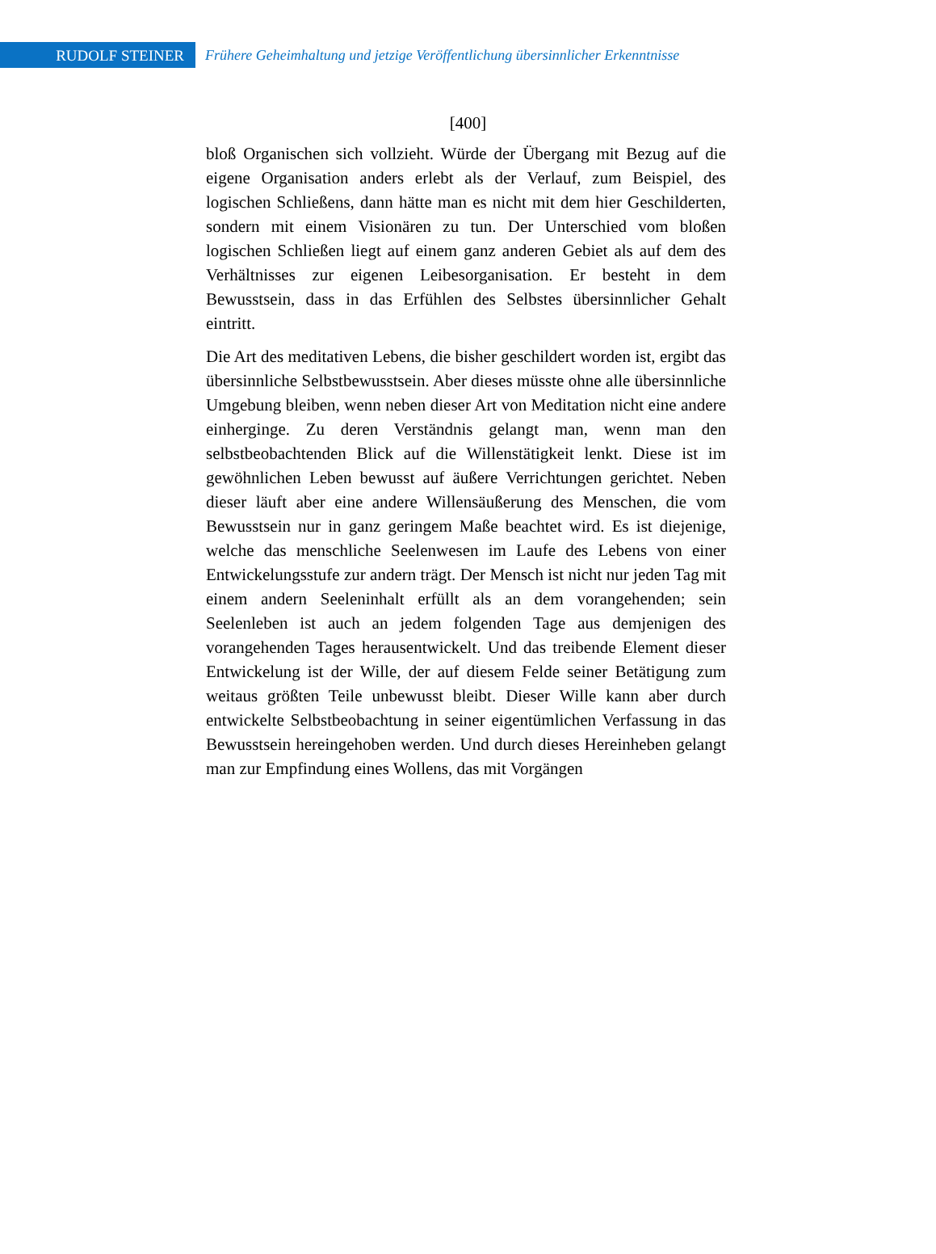RUDOLF STEINER
Frühere Geheimhaltung und jetzige Veröffentlichung übersinnlicher Erkenntnisse
[400]
bloß Organischen sich vollzieht. Würde der Übergang mit Bezug auf die eigene Organisation anders erlebt als der Verlauf, zum Beispiel, des logischen Schließens, dann hätte man es nicht mit dem hier Geschilderten, sondern mit einem Visionären zu tun. Der Unterschied vom bloßen logischen Schließen liegt auf einem ganz anderen Gebiet als auf dem des Verhältnisses zur eigenen Leibesorganisation. Er besteht in dem Bewusstsein, dass in das Erfühlen des Selbstes übersinnlicher Gehalt eintritt.
Die Art des meditativen Lebens, die bisher geschildert worden ist, ergibt das übersinnliche Selbstbewusstsein. Aber dieses müsste ohne alle übersinnliche Umgebung bleiben, wenn neben dieser Art von Meditation nicht eine andere einherginge. Zu deren Verständnis gelangt man, wenn man den selbstbeobachtenden Blick auf die Willenstätigkeit lenkt. Diese ist im gewöhnlichen Leben bewusst auf äußere Verrichtungen gerichtet. Neben dieser läuft aber eine andere Willensäußerung des Menschen, die vom Bewusstsein nur in ganz geringem Maße beachtet wird. Es ist diejenige, welche das menschliche Seelenwesen im Laufe des Lebens von einer Entwickelungsstufe zur andern trägt. Der Mensch ist nicht nur jeden Tag mit einem andern Seeleninhalt erfüllt als an dem vorangehenden; sein Seelenleben ist auch an jedem folgenden Tage aus demjenigen des vorangehenden Tages herausentwickelt. Und das treibende Element dieser Entwickelung ist der Wille, der auf diesem Felde seiner Betätigung zum weitaus größten Teile unbewusst bleibt. Dieser Wille kann aber durch entwickelte Selbstbeobachtung in seiner eigentümlichen Verfassung in das Bewusstsein hereingehoben werden. Und durch dieses Hereinheben gelangt man zur Empfindung eines Wollens, das mit Vorgängen